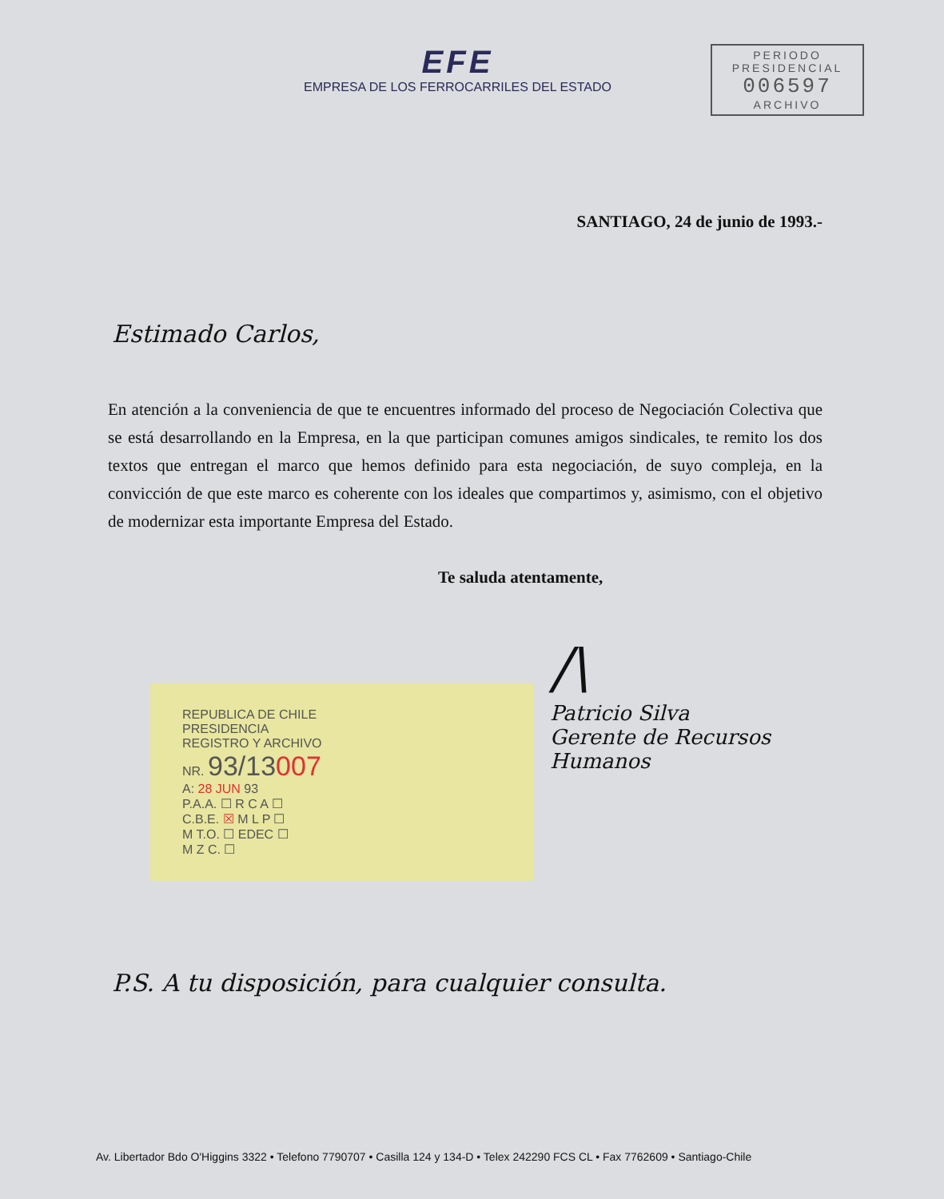EFE
EMPRESA DE LOS FERROCARRILES DEL ESTADO
PERIODO
PRESIDENCIAL
006597
ARCHIVO
SANTIAGO, 24 de junio de 1993.-
Estimado Carlos,
En atención a la conveniencia de que te encuentres informado del proceso de Negociación Colectiva que se está desarrollando en la Empresa, en la que participan comunes amigos sindicales, te remito los dos textos que entregan el marco que hemos definido para esta negociación, de suyo compleja, en la convicción de que este marco es coherente con los ideales que compartimos y, asimismo, con el objetivo de modernizar esta importante Empresa del Estado.
Te saluda atentamente,
REPUBLICA DE CHILE
PRESIDENCIA
REGISTRO Y ARCHIVO
NR. 93/13007
A: 28 JUN 93
P.A.A. ☐ R C A ☐
C.B.E. ☒ M L P ☐
M T.O. ☐ EDEC ☐
M Z C. ☐
/\
Patricio Silva
Gerente de Recursos
Humanos
P.S. A tu disposición, para cualquier consulta.
Av. Libertador Bdo O'Higgins 3322 • Telefono 7790707 • Casilla 124 y 134-D • Telex 242290 FCS CL • Fax 7762609 • Santiago-Chile